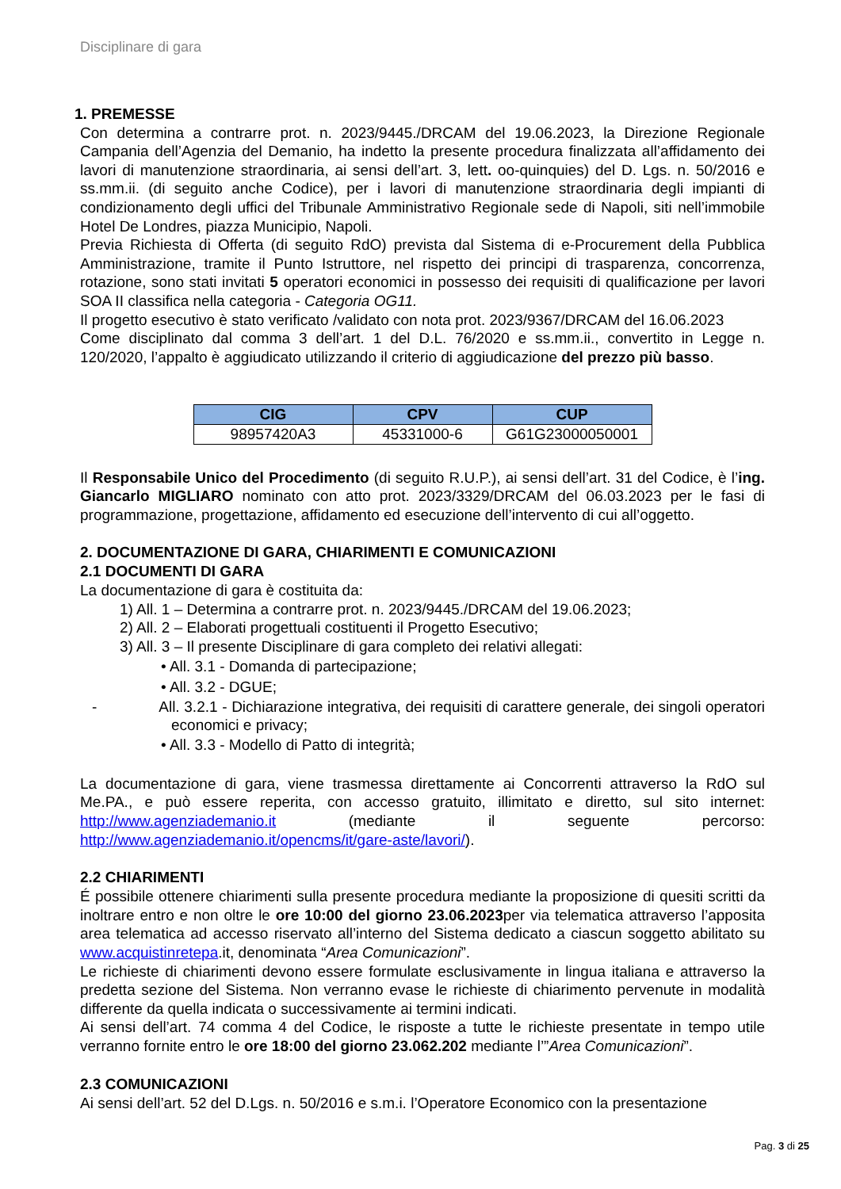Disciplinare di gara
1. PREMESSE
Con determina a contrarre prot. n. 2023/9445./DRCAM del 19.06.2023, la Direzione Regionale Campania dell’Agenzia del Demanio, ha indetto la presente procedura finalizzata all’affidamento dei lavori di manutenzione straordinaria, ai sensi dell’art. 3, lett. oo-quinquies) del D. Lgs. n. 50/2016 e ss.mm.ii. (di seguito anche Codice), per i lavori di manutenzione straordinaria degli impianti di condizionamento degli uffici del Tribunale Amministrativo Regionale sede di Napoli, siti nell’immobile Hotel De Londres, piazza Municipio, Napoli.
Previa Richiesta di Offerta (di seguito RdO) prevista dal Sistema di e-Procurement della Pubblica Amministrazione, tramite il Punto Istruttore, nel rispetto dei principi di trasparenza, concorrenza, rotazione, sono stati invitati 5 operatori economici in possesso dei requisiti di qualificazione per lavori SOA II classifica nella categoria - Categoria OG11.
Il progetto esecutivo è stato verificato /validato con nota prot. 2023/9367/DRCAM del 16.06.2023
Come disciplinato dal comma 3 dell’art. 1 del D.L. 76/2020 e ss.mm.ii., convertito in Legge n. 120/2020, l’appalto è aggiudicato utilizzando il criterio di aggiudicazione del prezzo più basso.
| CIG | CPV | CUP |
| --- | --- | --- |
| 98957420A3 | 45331000-6 | G61G23000050001 |
Il Responsabile Unico del Procedimento (di seguito R.U.P.), ai sensi dell’art. 31 del Codice, è l’ing. Giancarlo MIGLIARO nominato con atto prot. 2023/3329/DRCAM del 06.03.2023 per le fasi di programmazione, progettazione, affidamento ed esecuzione dell’intervento di cui all’oggetto.
2. DOCUMENTAZIONE DI GARA, CHIARIMENTI E COMUNICAZIONI
2.1 DOCUMENTI DI GARA
La documentazione di gara è costituita da:
1) All. 1 – Determina a contrarre prot. n. 2023/9445./DRCAM del 19.06.2023;
2) All. 2 – Elaborati progettuali costituenti il Progetto Esecutivo;
3) All. 3 – Il presente Disciplinare di gara completo dei relativi allegati:
• All. 3.1 - Domanda di partecipazione;
• All. 3.2 - DGUE;
- All. 3.2.1 - Dichiarazione integrativa, dei requisiti di carattere generale, dei singoli operatori economici e privacy;
• All. 3.3 - Modello di Patto di integrità;
La documentazione di gara, viene trasmessa direttamente ai Concorrenti attraverso la RdO sul Me.PA., e può essere reperita, con accesso gratuito, illimitato e diretto, sul sito internet: http://www.agenziademanio.it (mediante il seguente percorso: http://www.agenziademanio.it/opencms/it/gare-aste/lavori/).
2.2 CHIARIMENTI
É possibile ottenere chiarimenti sulla presente procedura mediante la proposizione di quesiti scritti da inoltrare entro e non oltre le ore 10:00 del giorno 23.06.2023per via telematica attraverso l’apposita area telematica ad accesso riservato all’interno del Sistema dedicato a ciascun soggetto abilitato su www.acquistinretepa.it, denominata “Area Comunicazioni”.
Le richieste di chiarimenti devono essere formulate esclusivamente in lingua italiana e attraverso la predetta sezione del Sistema. Non verranno evase le richieste di chiarimento pervenute in modalità differente da quella indicata o successivamente ai termini indicati.
Ai sensi dell’art. 74 comma 4 del Codice, le risposte a tutte le richieste presentate in tempo utile verranno fornite entro le ore 18:00 del giorno 23.062.202 mediante l’”Area Comunicazioni”.
2.3 COMUNICAZIONI
Ai sensi dell’art. 52 del D.Lgs. n. 50/2016 e s.m.i. l’Operatore Economico con la presentazione
Pag. 3 di 25